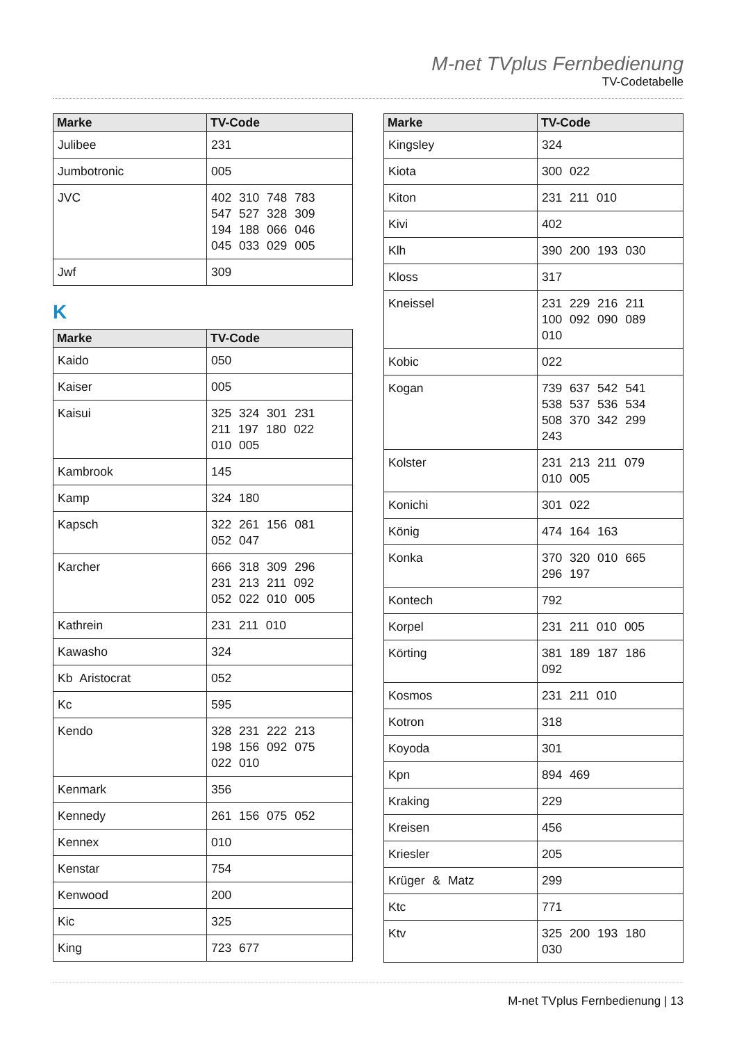M-net TVplus Fernbedienung
TV-Codetabelle
| Marke | TV-Code |
| --- | --- |
| Julibee | 231 |
| Jumbotronic | 005 |
| JVC | 402 310 748 783 547 527 328 309 194 188 066 046 045 033 029 005 |
| Jwf | 309 |
K
| Marke | TV-Code |
| --- | --- |
| Kaido | 050 |
| Kaiser | 005 |
| Kaisui | 325 324 301 231 211 197 180 022 010 005 |
| Kambrook | 145 |
| Kamp | 324 180 |
| Kapsch | 322 261 156 081 052 047 |
| Karcher | 666 318 309 296 231 213 211 092 052 022 010 005 |
| Kathrein | 231 211 010 |
| Kawasho | 324 |
| Kb Aristocrat | 052 |
| Kc | 595 |
| Kendo | 328 231 222 213 198 156 092 075 022 010 |
| Kenmark | 356 |
| Kennedy | 261 156 075 052 |
| Kennex | 010 |
| Kenstar | 754 |
| Kenwood | 200 |
| Kic | 325 |
| King | 723 677 |
| Marke | TV-Code |
| --- | --- |
| Kingsley | 324 |
| Kiota | 300 022 |
| Kiton | 231 211 010 |
| Kivi | 402 |
| Klh | 390 200 193 030 |
| Kloss | 317 |
| Kneissel | 231 229 216 211 100 092 090 089 010 |
| Kobic | 022 |
| Kogan | 739 637 542 541 538 537 536 534 508 370 342 299 243 |
| Kolster | 231 213 211 079 010 005 |
| Konichi | 301 022 |
| König | 474 164 163 |
| Konka | 370 320 010 665 296 197 |
| Kontech | 792 |
| Korpel | 231 211 010 005 |
| Körting | 381 189 187 186 092 |
| Kosmos | 231 211 010 |
| Kotron | 318 |
| Koyoda | 301 |
| Kpn | 894 469 |
| Kraking | 229 |
| Kreisen | 456 |
| Kriesler | 205 |
| Krüger & Matz | 299 |
| Ktc | 771 |
| Ktv | 325 200 193 180 030 |
M-net TVplus Fernbedienung | 13